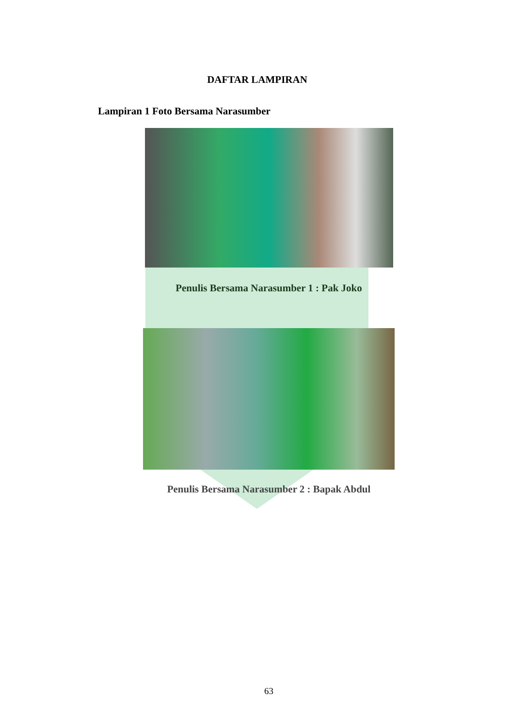DAFTAR LAMPIRAN
Lampiran 1 Foto Bersama Narasumber
Penulis Bersama Narasumber 1 : Pak Joko
Penulis Bersama Narasumber 2 : Bapak Abdul
63